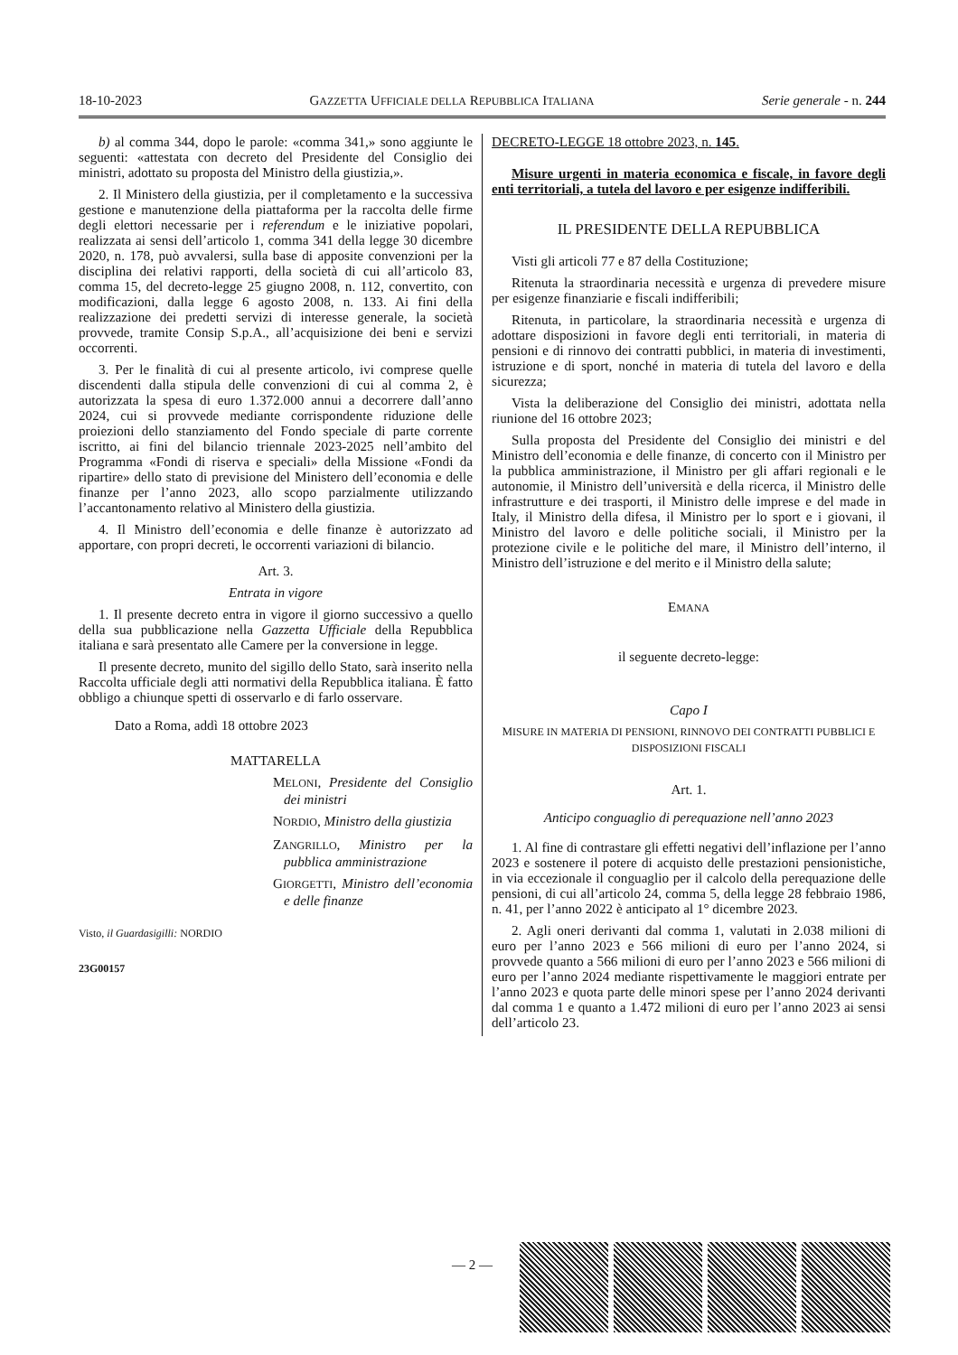18-10-2023 GAZZETTA UFFICIALE DELLA REPUBBLICA ITALIANA Serie generale - n. 244
b) al comma 344, dopo le parole: «comma 341,» sono aggiunte le seguenti: «attestata con decreto del Presidente del Consiglio dei ministri, adottato su proposta del Ministro della giustizia,».
2. Il Ministero della giustizia, per il completamento e la successiva gestione e manutenzione della piattaforma per la raccolta delle firme degli elettori necessarie per i referendum e le iniziative popolari, realizzata ai sensi dell’articolo 1, comma 341 della legge 30 dicembre 2020, n. 178, può avvalersi, sulla base di apposite convenzioni per la disciplina dei relativi rapporti, della società di cui all’articolo 83, comma 15, del decreto-legge 25 giugno 2008, n. 112, convertito, con modificazioni, dalla legge 6 agosto 2008, n. 133. Ai fini della realizzazione dei predetti servizi di interesse generale, la società provvede, tramite Consip S.p.A., all’acquisizione dei beni e servizi occorrenti.
3. Per le finalità di cui al presente articolo, ivi comprese quelle discendenti dalla stipula delle convenzioni di cui al comma 2, è autorizzata la spesa di euro 1.372.000 annui a decorrere dall’anno 2024, cui si provvede mediante corrispondente riduzione delle proiezioni dello stanziamento del Fondo speciale di parte corrente iscritto, ai fini del bilancio triennale 2023-2025 nell’ambito del Programma «Fondi di riserva e speciali» della Missione «Fondi da ripartire» dello stato di previsione del Ministero dell’economia e delle finanze per l’anno 2023, allo scopo parzialmente utilizzando l’accantonamento relativo al Ministero della giustizia.
4. Il Ministro dell’economia e delle finanze è autorizzato ad apportare, con propri decreti, le occorrenti variazioni di bilancio.
Art. 3.
Entrata in vigore
1. Il presente decreto entra in vigore il giorno successivo a quello della sua pubblicazione nella Gazzetta Ufficiale della Repubblica italiana e sarà presentato alle Camere per la conversione in legge.
Il presente decreto, munito del sigillo dello Stato, sarà inserito nella Raccolta ufficiale degli atti normativi della Repubblica italiana. È fatto obbligo a chiunque spetti di osservarlo e di farlo osservare.
Dato a Roma, addì 18 ottobre 2023
MATTARELLA
MELONI, Presidente del Consiglio dei ministri
NORDIO, Ministro della giustizia
ZANGRILLO, Ministro per la pubblica amministrazione
GIORGETTI, Ministro dell’economia e delle finanze
Visto, il Guardasigilli: NORDIO
23G00157
DECRETO-LEGGE 18 ottobre 2023, n. 145.
Misure urgenti in materia economica e fiscale, in favore degli enti territoriali, a tutela del lavoro e per esigenze indifferibili.
IL PRESIDENTE DELLA REPUBBLICA
Visti gli articoli 77 e 87 della Costituzione;
Ritenuta la straordinaria necessità e urgenza di prevedere misure per esigenze finanziarie e fiscali indifferibili;
Ritenuta, in particolare, la straordinaria necessità e urgenza di adottare disposizioni in favore degli enti territoriali, in materia di pensioni e di rinnovo dei contratti pubblici, in materia di investimenti, istruzione e di sport, nonché in materia di tutela del lavoro e della sicurezza;
Vista la deliberazione del Consiglio dei ministri, adottata nella riunione del 16 ottobre 2023;
Sulla proposta del Presidente del Consiglio dei ministri e del Ministro dell’economia e delle finanze, di concerto con il Ministro per la pubblica amministrazione, il Ministro per gli affari regionali e le autonomie, il Ministro dell’università e della ricerca, il Ministro delle infrastrutture e dei trasporti, il Ministro delle imprese e del made in Italy, il Ministro della difesa, il Ministro per lo sport e i giovani, il Ministro del lavoro e delle politiche sociali, il Ministro per la protezione civile e le politiche del mare, il Ministro dell’interno, il Ministro dell’istruzione e del merito e il Ministro della salute;
EMANA
il seguente decreto-legge:
Capo I
MISURE IN MATERIA DI PENSIONI, RINNOVO DEI CONTRATTI PUBBLICI E DISPOSIZIONI FISCALI
Art. 1.
Anticipo conguaglio di perequazione nell’anno 2023
1. Al fine di contrastare gli effetti negativi dell’inflazione per l’anno 2023 e sostenere il potere di acquisto delle prestazioni pensionistiche, in via eccezionale il conguaglio per il calcolo della perequazione delle pensioni, di cui all’articolo 24, comma 5, della legge 28 febbraio 1986, n. 41, per l’anno 2022 è anticipato al 1° dicembre 2023.
2. Agli oneri derivanti dal comma 1, valutati in 2.038 milioni di euro per l’anno 2023 e 566 milioni di euro per l’anno 2024, si provvede quanto a 566 milioni di euro per l’anno 2023 e 566 milioni di euro per l’anno 2024 mediante rispettivamente le maggiori entrate per l’anno 2023 e quota parte delle minori spese per l’anno 2024 derivanti dal comma 1 e quanto a 1.472 milioni di euro per l’anno 2023 ai sensi dell’articolo 23.
— 2 —